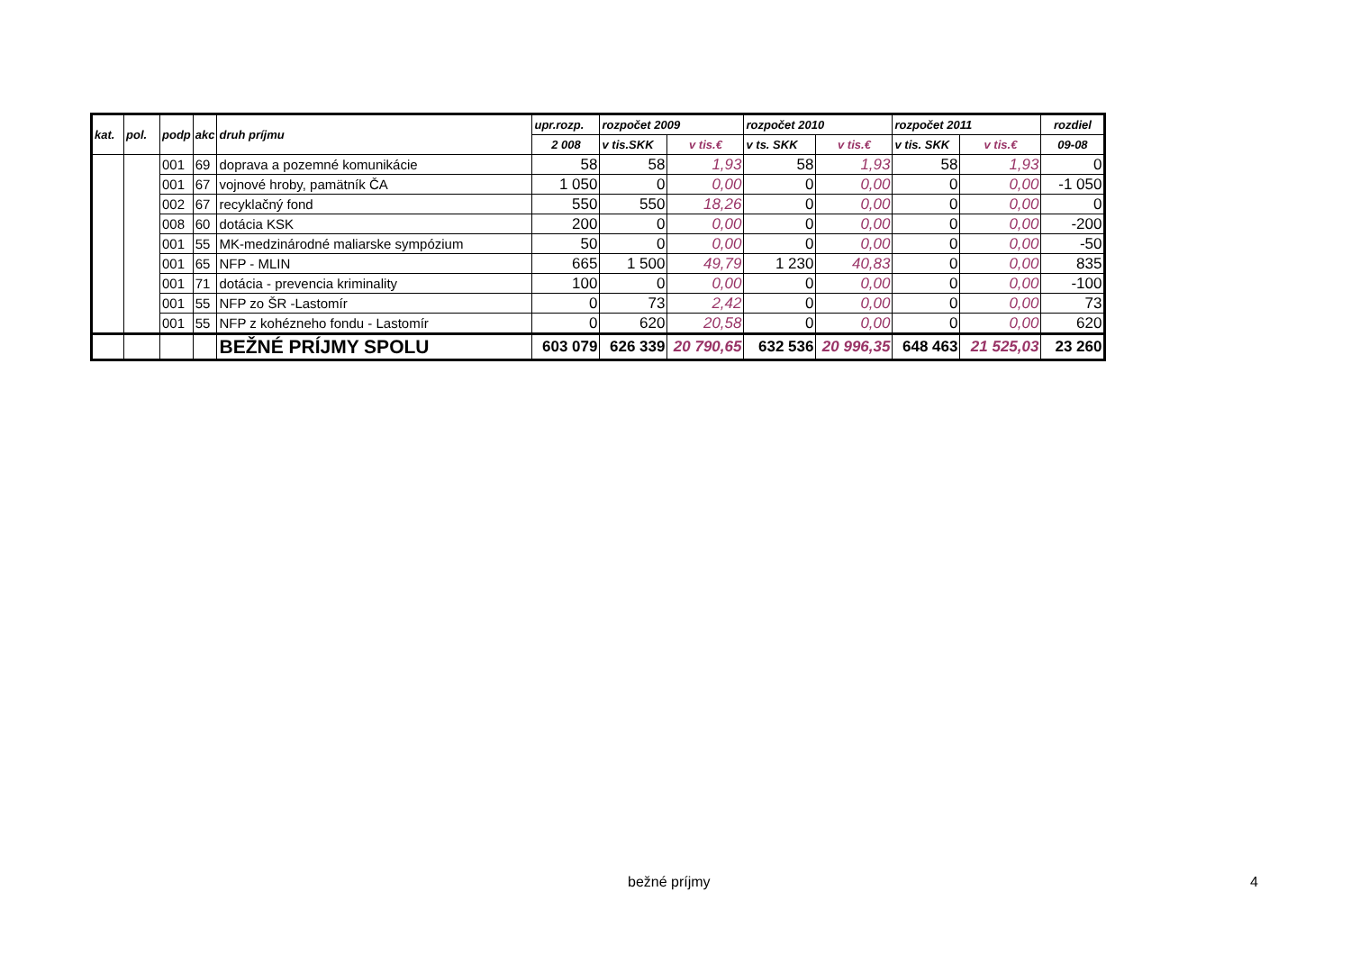| kat. | pol. | podp | akc | druh príjmu | upr.rozp. | rozpočet 2009 | | rozpočet 2010 | | rozpočet 2011 | | rozdiel |
| --- | --- | --- | --- | --- | --- | --- | --- | --- | --- | --- | --- | --- |
| | | | | | 2 008 | v tis.SKK | v tis.€ | v ts. SKK | v tis.€ | v tis. SKK | v tis.€ | 09-08 |
| | | 001 | 69 | doprava a pozemné komunikácie | 58 | 58 | 1,93 | 58 | 1,93 | 58 | 1,93 | 0 |
| | | 001 | 67 | vojnové hroby, pamätník ČA | 1 050 | 0 | 0,00 | 0 | 0,00 | 0 | 0,00 | -1 050 |
| | | 002 | 67 | recyklačný fond | 550 | 550 | 18,26 | 0 | 0,00 | 0 | 0,00 | 0 |
| | | 008 | 60 | dotácia KSK | 200 | 0 | 0,00 | 0 | 0,00 | 0 | 0,00 | -200 |
| | | 001 | 55 | MK-medzinárodné maliarske sympózium | 50 | 0 | 0,00 | 0 | 0,00 | 0 | 0,00 | -50 |
| | | 001 | 65 | NFP - MLIN | 665 | 1 500 | 49,79 | 1 230 | 40,83 | 0 | 0,00 | 835 |
| | | 001 | 71 | dotácia - prevencia kriminality | 100 | 0 | 0,00 | 0 | 0,00 | 0 | 0,00 | -100 |
| | | 001 | 55 | NFP zo ŠR -Lastomír | 0 | 73 | 2,42 | 0 | 0,00 | 0 | 0,00 | 73 |
| | | 001 | 55 | NFP z kohézneho fondu - Lastomír | 0 | 620 | 20,58 | 0 | 0,00 | 0 | 0,00 | 620 |
| | | | | BEŽNÉ PRÍJMY SPOLU | 603 079 | 626 339 | 20 790,65 | 632 536 | 20 996,35 | 648 463 | 21 525,03 | 23 260 |
bežné príjmy 4